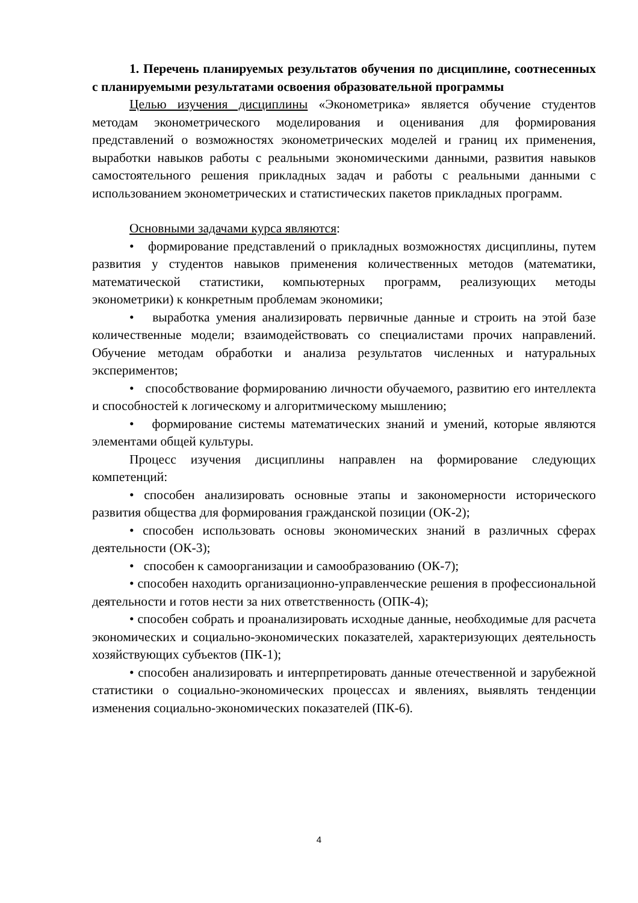1. Перечень планируемых результатов обучения по дисциплине, соотнесенных с планируемыми результатами освоения образовательной программы
Целью изучения дисциплины «Эконометрика» является обучение студентов методам эконометрического моделирования и оценивания для формирования представлений о возможностях эконометрических моделей и границ их применения, выработки навыков работы с реальными экономическими данными, развития навыков самостоятельного решения прикладных задач и работы с реальными данными с использованием эконометрических и статистических пакетов прикладных программ.
Основными задачами курса являются:
• формирование представлений о прикладных возможностях дисциплины, путем развития у студентов навыков применения количественных методов (математики, математической статистики, компьютерных программ, реализующих методы эконометрики) к конкретным проблемам экономики;
• выработка умения анализировать первичные данные и строить на этой базе количественные модели; взаимодействовать со специалистами прочих направлений. Обучение методам обработки и анализа результатов численных и натуральных экспериментов;
• способствование формированию личности обучаемого, развитию его интеллекта и способностей к логическому и алгоритмическому мышлению;
• формирование системы математических знаний и умений, которые являются элементами общей культуры.
Процесс изучения дисциплины направлен на формирование следующих компетенций:
• способен анализировать основные этапы и закономерности исторического развития общества для формирования гражданской позиции (ОК-2);
• способен использовать основы экономических знаний в различных сферах деятельности (ОК-3);
• способен к самоорганизации и самообразованию (ОК-7);
• способен находить организационно-управленческие решения в профессиональной деятельности и готов нести за них ответственность (ОПК-4);
• способен собрать и проанализировать исходные данные, необходимые для расчета экономических и социально-экономических показателей, характеризующих деятельность хозяйствующих субъектов (ПК-1);
• способен анализировать и интерпретировать данные отечественной и зарубежной статистики о социально-экономических процессах и явлениях, выявлять тенденции изменения социально-экономических показателей (ПК-6).
4